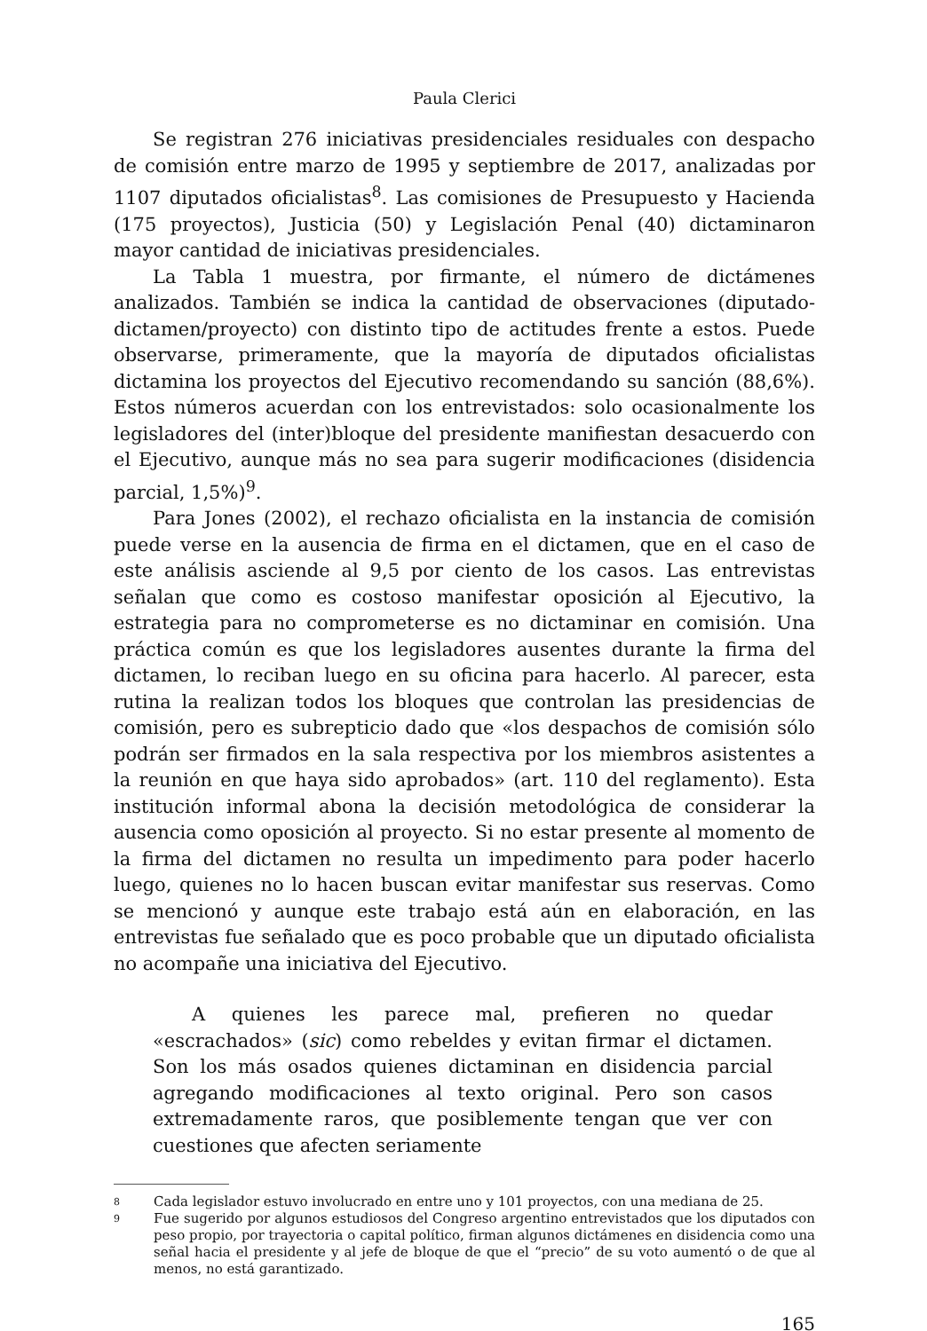Paula Clerici
Se registran 276 iniciativas presidenciales residuales con despacho de comisión entre marzo de 1995 y septiembre de 2017, analizadas por 1107 diputados oficialistas<sup>8</sup>. Las comisiones de Presupuesto y Hacienda (175 proyectos), Justicia (50) y Legislación Penal (40) dictaminaron mayor cantidad de iniciativas presidenciales.
La Tabla 1 muestra, por firmante, el número de dictámenes analizados. También se indica la cantidad de observaciones (diputado-dictamen/proyecto) con distinto tipo de actitudes frente a estos. Puede observarse, primeramente, que la mayoría de diputados oficialistas dictamina los proyectos del Ejecutivo recomendando su sanción (88,6%). Estos números acuerdan con los entrevistados: solo ocasionalmente los legisladores del (inter)bloque del presidente manifiestan desacuerdo con el Ejecutivo, aunque más no sea para sugerir modificaciones (disidencia parcial, 1,5%)<sup>9</sup>.
Para Jones (2002), el rechazo oficialista en la instancia de comisión puede verse en la ausencia de firma en el dictamen, que en el caso de este análisis asciende al 9,5 por ciento de los casos. Las entrevistas señalan que como es costoso manifestar oposición al Ejecutivo, la estrategia para no comprometerse es no dictaminar en comisión. Una práctica común es que los legisladores ausentes durante la firma del dictamen, lo reciban luego en su oficina para hacerlo. Al parecer, esta rutina la realizan todos los bloques que controlan las presidencias de comisión, pero es subrepticio dado que «los despachos de comisión sólo podrán ser firmados en la sala respectiva por los miembros asistentes a la reunión en que haya sido aprobados» (art. 110 del reglamento). Esta institución informal abona la decisión metodológica de considerar la ausencia como oposición al proyecto. Si no estar presente al momento de la firma del dictamen no resulta un impedimento para poder hacerlo luego, quienes no lo hacen buscan evitar manifestar sus reservas. Como se mencionó y aunque este trabajo está aún en elaboración, en las entrevistas fue señalado que es poco probable que un diputado oficialista no acompañe una iniciativa del Ejecutivo.
A quienes les parece mal, prefieren no quedar «escrachados» (sic) como rebeldes y evitan firmar el dictamen. Son los más osados quienes dictaminan en disidencia parcial agregando modificaciones al texto original. Pero son casos extremadamente raros, que posiblemente tengan que ver con cuestiones que afecten seriamente
8
Cada legislador estuvo involucrado en entre uno y 101 proyectos, con una mediana de 25.
9
Fue sugerido por algunos estudiosos del Congreso argentino entrevistados que los diputados con peso propio, por trayectoria o capital político, firman algunos dictámenes en disidencia como una señal hacia el presidente y al jefe de bloque de que el “precio” de su voto aumentó o de que al menos, no está garantizado.
165